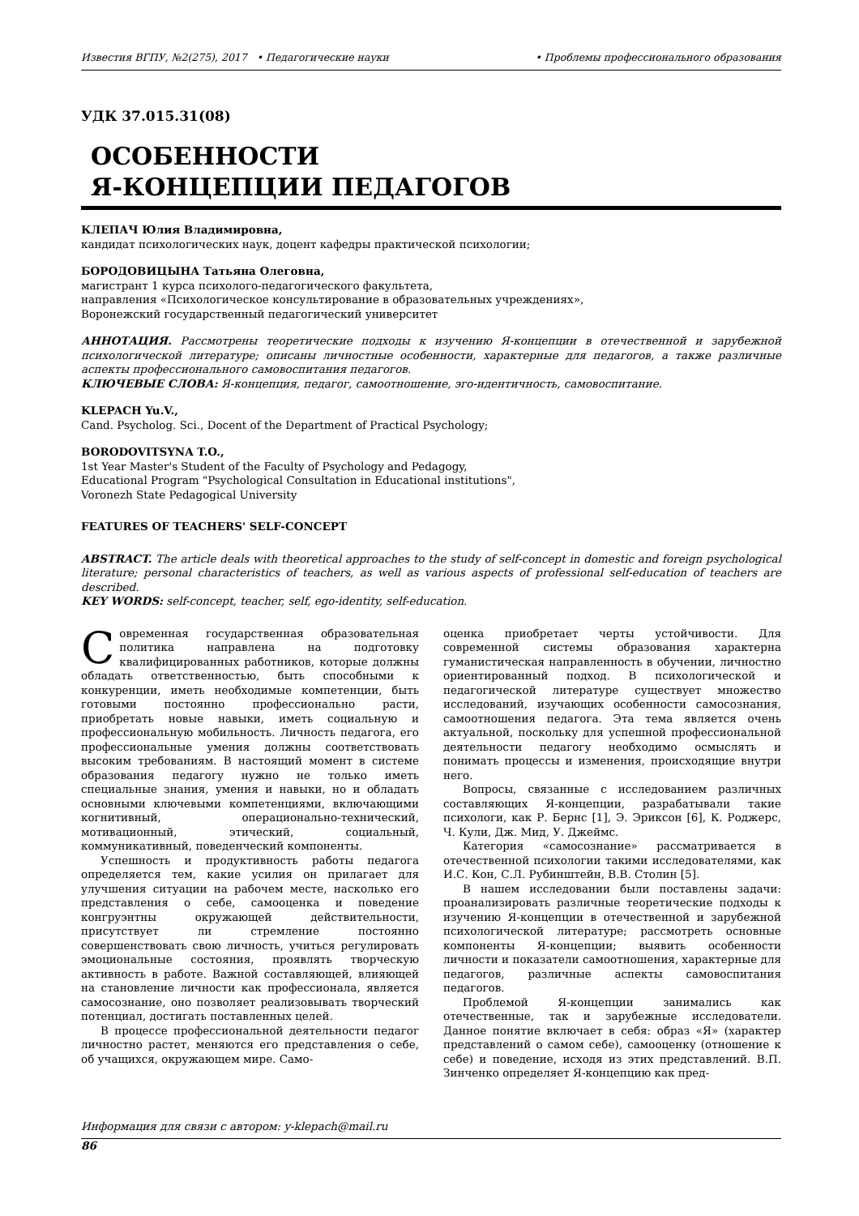Известия ВГПУ, №2(275), 2017 • Педагогические науки • Проблемы профессионального образования
УДК 37.015.31(08)
ОСОБЕННОСТИ
Я-КОНЦЕПЦИИ ПЕДАГОГОВ
КЛЕПАЧ Юлия Владимировна,
кандидат психологических наук, доцент кафедры практической психологии;
БОРОДОВИЦЫНА Татьяна Олеговна,
магистрант 1 курса психолого-педагогического факультета,
направления «Психологическое консультирование в образовательных учреждениях»,
Воронежский государственный педагогический университет
АННОТАЦИЯ. Рассмотрены теоретические подходы к изучению Я-концепции в отечественной и зарубежной психологической литературе; описаны личностные особенности, характерные для педагогов, а также различные аспекты профессионального самовоспитания педагогов.
КЛЮЧЕВЫЕ СЛОВА: Я-концепция, педагог, самоотношение, эго-идентичность, самовоспитание.
KLEPACH Yu.V.,
Cand. Psycholog. Sci., Docent of the Department of Practical Psychology;
BORODOVITSYNA T.O.,
1st Year Master's Student of the Faculty of Psychology and Pedagogy,
Educational Program "Psychological Consultation in Educational institutions",
Voronezh State Pedagogical University
FEATURES OF TEACHERS' SELF-CONCEPT
ABSTRACT. The article deals with theoretical approaches to the study of self-concept in domestic and foreign psychological literature; personal characteristics of teachers, as well as various aspects of professional self-education of teachers are described.
KEY WORDS: self-concept, teacher, self, ego-identity, self-education.
Современная государственная образовательная политика направлена на подготовку квалифицированных работников, которые должны обладать ответственностью, быть способными к конкуренции, иметь необходимые компетенции, быть готовыми постоянно профессионально расти, приобретать новые навыки, иметь социальную и профессиональную мобильность. Личность педагога, его профессиональные умения должны соответствовать высоким требованиям. В настоящий момент в системе образования педагогу нужно не только иметь специальные знания, умения и навыки, но и обладать основными ключевыми компетенциями, включающими когнитивный, операционально-технический, мотивационный, этический, социальный, коммуникативный, поведенческий компоненты.
Успешность и продуктивность работы педагога определяется тем, какие усилия он прилагает для улучшения ситуации на рабочем месте, насколько его представления о себе, самооценка и поведение конгруэнтны окружающей действительности, присутствует ли стремление постоянно совершенствовать свою личность, учиться регулировать эмоциональные состояния, проявлять творческую активность в работе. Важной составляющей, влияющей на становление личности как профессионала, является самосознание, оно позволяет реализовывать творческий потенциал, достигать поставленных целей.
В процессе профессиональной деятельности педагог личностно растет, меняются его представления о себе, об учащихся, окружающем мире. Само-
оценка приобретает черты устойчивости. Для современной системы образования характерна гуманистическая направленность в обучении, личностно ориентированный подход. В психологической и педагогической литературе существует множество исследований, изучающих особенности самосознания, самоотношения педагога. Эта тема является очень актуальной, поскольку для успешной профессиональной деятельности педагогу необходимо осмыслять и понимать процессы и изменения, происходящие внутри него.
Вопросы, связанные с исследованием различных составляющих Я-концепции, разрабатывали такие психологи, как Р. Бернс [1], Э. Эриксон [6], К. Роджерс, Ч. Кули, Дж. Мид, У. Джеймс.
Категория «самосознание» рассматривается в отечественной психологии такими исследователями, как И.С. Кон, С.Л. Рубинштейн, В.В. Столин [5].
В нашем исследовании были поставлены задачи: проанализировать различные теоретические подходы к изучению Я-концепции в отечественной и зарубежной психологической литературе; рассмотреть основные компоненты Я-концепции; выявить особенности личности и показатели самоотношения, характерные для педагогов, различные аспекты самовоспитания педагогов.
Проблемой Я-концепции занимались как отечественные, так и зарубежные исследователи. Данное понятие включает в себя: образ «Я» (характер представлений о самом себе), самооценку (отношение к себе) и поведение, исходя из этих представлений. В.П. Зинченко определяет Я-концепцию как пред-
Информация для связи с автором: y-klepach@mail.ru
86